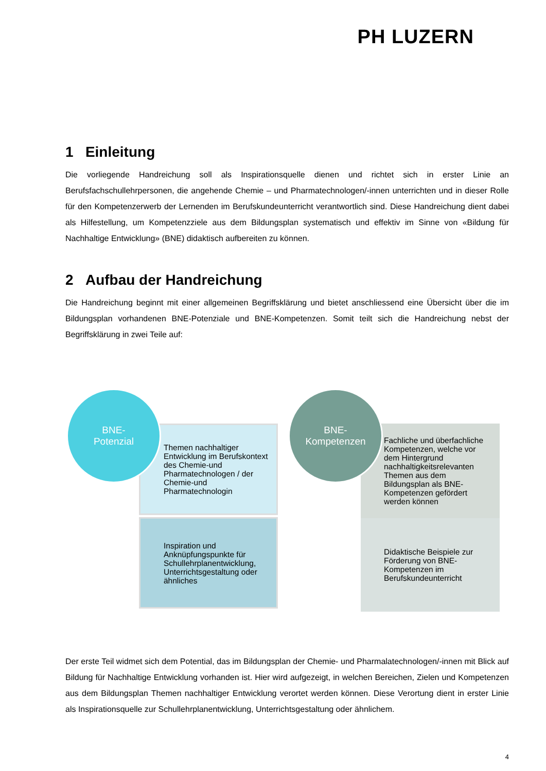PH LUZERN
1 Einleitung
Die vorliegende Handreichung soll als Inspirationsquelle dienen und richtet sich in erster Linie an Berufsfachschullehrpersonen, die angehende Chemie – und Pharmatechnologen/-innen unterrichten und in dieser Rolle für den Kompetenzerwerb der Lernenden im Berufskundeunterricht verantwortlich sind. Diese Handreichung dient dabei als Hilfestellung, um Kompetenzziele aus dem Bildungsplan systematisch und effektiv im Sinne von «Bildung für Nachhaltige Entwicklung» (BNE) didaktisch aufbereiten zu können.
2 Aufbau der Handreichung
Die Handreichung beginnt mit einer allgemeinen Begriffsklärung und bietet anschliessend eine Übersicht über die im Bildungsplan vorhandenen BNE-Potenziale und BNE-Kompetenzen. Somit teilt sich die Handreichung nebst der Begriffsklärung in zwei Teile auf:
BNE-
Potenzial
Themen nachhaltiger Entwicklung im Berufskontext des Chemie-und Pharmatechnologen / der Chemie-und Pharmatechnologin
Inspiration und Anknüpfungspunkte für Schullehrplanentwicklung, Unterrichtsgestaltung oder ähnliches
BNE-
Kompetenzen
Fachliche und überfachliche Kompetenzen, welche vor dem Hintergrund nachhaltigkeitsrelevanten Themen aus dem Bildungsplan als BNE-Kompetenzen gefördert werden können
Didaktische Beispiele zur Förderung von BNE-Kompetenzen im Berufskundeunterricht
Der erste Teil widmet sich dem Potential, das im Bildungsplan der Chemie- und Pharmalatechnologen/-innen mit Blick auf Bildung für Nachhaltige Entwicklung vorhanden ist. Hier wird aufgezeigt, in welchen Bereichen, Zielen und Kompetenzen aus dem Bildungsplan Themen nachhaltiger Entwicklung verortet werden können. Diese Verortung dient in erster Linie als Inspirationsquelle zur Schullehrplanentwicklung, Unterrichtsgestaltung oder ähnlichem.
4